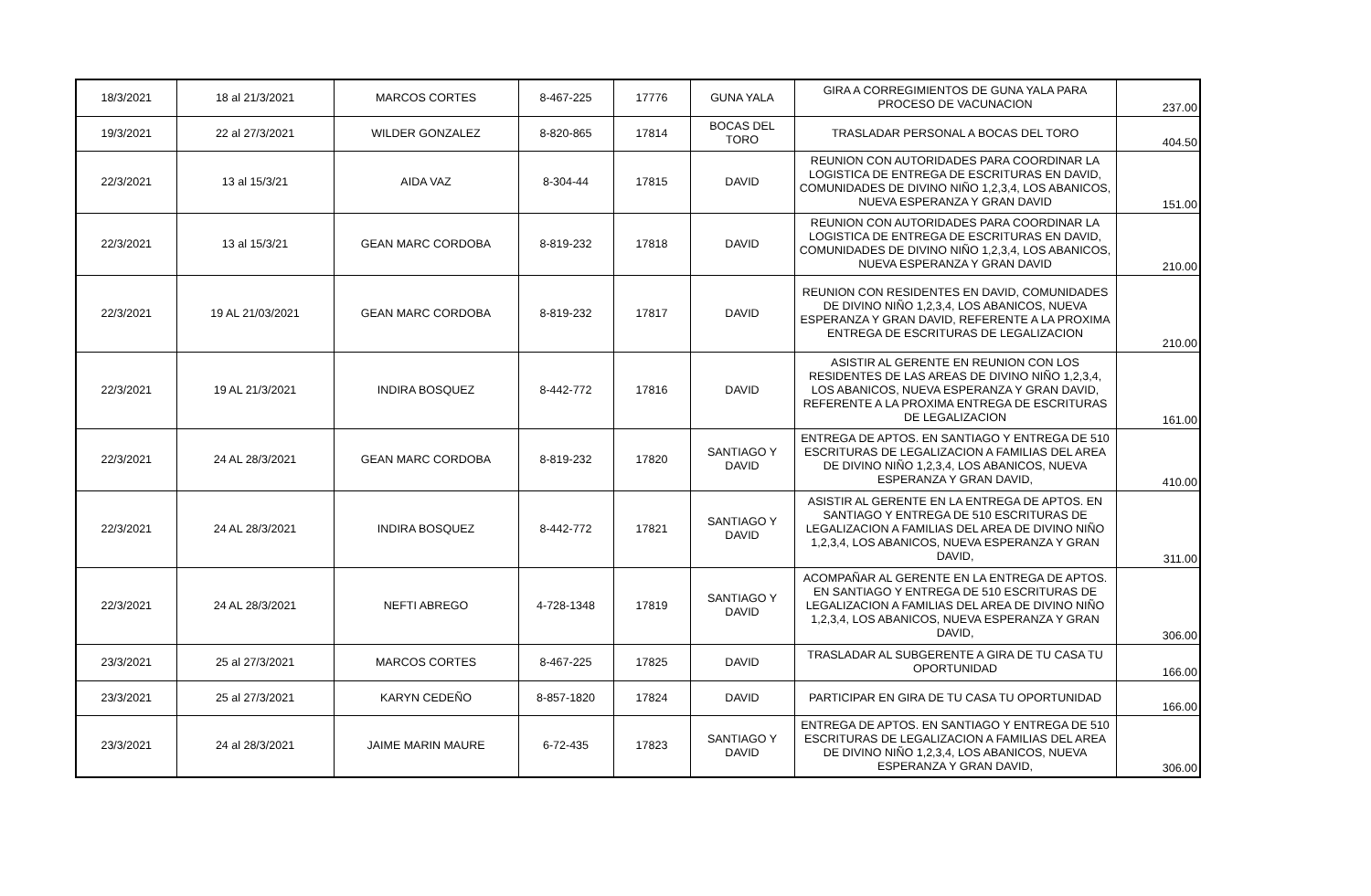| 18/3/2021 | 18 al 21/3/2021 | MARCOS CORTES | 8-467-225 | 17776 | GUNA YALA | GIRA A CORREGIMIENTOS DE GUNA YALA PARA PROCESO DE VACUNACION | 237.00 |
| 19/3/2021 | 22 al 27/3/2021 | WILDER GONZALEZ | 8-820-865 | 17814 | BOCAS DEL TORO | TRASLADAR PERSONAL A BOCAS DEL TORO | 404.50 |
| 22/3/2021 | 13 al 15/3/21 | AIDA VAZ | 8-304-44 | 17815 | DAVID | REUNION CON AUTORIDADES PARA COORDINAR LA LOGISTICA DE ENTREGA DE ESCRITURAS EN DAVID, COMUNIDADES DE DIVINO NIÑO 1,2,3,4, LOS ABANICOS, NUEVA ESPERANZA Y GRAN DAVID | 151.00 |
| 22/3/2021 | 13 al 15/3/21 | GEAN MARC CORDOBA | 8-819-232 | 17818 | DAVID | REUNION CON AUTORIDADES PARA COORDINAR LA LOGISTICA DE ENTREGA DE ESCRITURAS EN DAVID, COMUNIDADES DE DIVINO NIÑO 1,2,3,4, LOS ABANICOS, NUEVA ESPERANZA Y GRAN DAVID | 210.00 |
| 22/3/2021 | 19 AL 21/03/2021 | GEAN MARC CORDOBA | 8-819-232 | 17817 | DAVID | REUNION CON RESIDENTES EN DAVID, COMUNIDADES DE DIVINO NIÑO 1,2,3,4, LOS ABANICOS, NUEVA ESPERANZA Y GRAN DAVID, REFERENTE A LA PROXIMA ENTREGA DE ESCRITURAS DE LEGALIZACION | 210.00 |
| 22/3/2021 | 19 AL 21/3/2021 | INDIRA BOSQUEZ | 8-442-772 | 17816 | DAVID | ASISTIR AL GERENTE EN REUNION CON LOS RESIDENTES DE LAS AREAS DE DIVINO NIÑO 1,2,3,4, LOS ABANICOS, NUEVA ESPERANZA Y GRAN DAVID, REFERENTE A LA PROXIMA ENTREGA DE ESCRITURAS DE LEGALIZACION | 161.00 |
| 22/3/2021 | 24 AL 28/3/2021 | GEAN MARC CORDOBA | 8-819-232 | 17820 | SANTIAGO Y DAVID | ENTREGA DE APTOS. EN SANTIAGO Y ENTREGA DE 510 ESCRITURAS DE LEGALIZACION A FAMILIAS DEL AREA DE DIVINO NIÑO 1,2,3,4, LOS ABANICOS, NUEVA ESPERANZA Y GRAN DAVID, | 410.00 |
| 22/3/2021 | 24 AL 28/3/2021 | INDIRA BOSQUEZ | 8-442-772 | 17821 | SANTIAGO Y DAVID | ASISTIR AL GERENTE EN LA ENTREGA DE APTOS. EN SANTIAGO Y ENTREGA DE 510 ESCRITURAS DE LEGALIZACION A FAMILIAS DEL AREA DE DIVINO NIÑO 1,2,3,4, LOS ABANICOS, NUEVA ESPERANZA Y GRAN DAVID, | 311.00 |
| 22/3/2021 | 24 AL 28/3/2021 | NEFTI ABREGO | 4-728-1348 | 17819 | SANTIAGO Y DAVID | ACOMPAÑAR AL GERENTE EN LA ENTREGA DE APTOS. EN SANTIAGO Y ENTREGA DE 510 ESCRITURAS DE LEGALIZACION A FAMILIAS DEL AREA DE DIVINO NIÑO 1,2,3,4, LOS ABANICOS, NUEVA ESPERANZA Y GRAN DAVID, | 306.00 |
| 23/3/2021 | 25 al 27/3/2021 | MARCOS CORTES | 8-467-225 | 17825 | DAVID | TRASLADAR AL SUBGERENTE A GIRA DE TU CASA TU OPORTUNIDAD | 166.00 |
| 23/3/2021 | 25 al 27/3/2021 | KARYN CEDEÑO | 8-857-1820 | 17824 | DAVID | PARTICIPAR EN GIRA DE TU CASA TU OPORTUNIDAD | 166.00 |
| 23/3/2021 | 24 al 28/3/2021 | JAIME MARIN MAURE | 6-72-435 | 17823 | SANTIAGO Y DAVID | ENTREGA DE APTOS. EN SANTIAGO Y ENTREGA DE 510 ESCRITURAS DE LEGALIZACION A FAMILIAS DEL AREA DE DIVINO NIÑO 1,2,3,4, LOS ABANICOS, NUEVA ESPERANZA Y GRAN DAVID, | 306.00 |